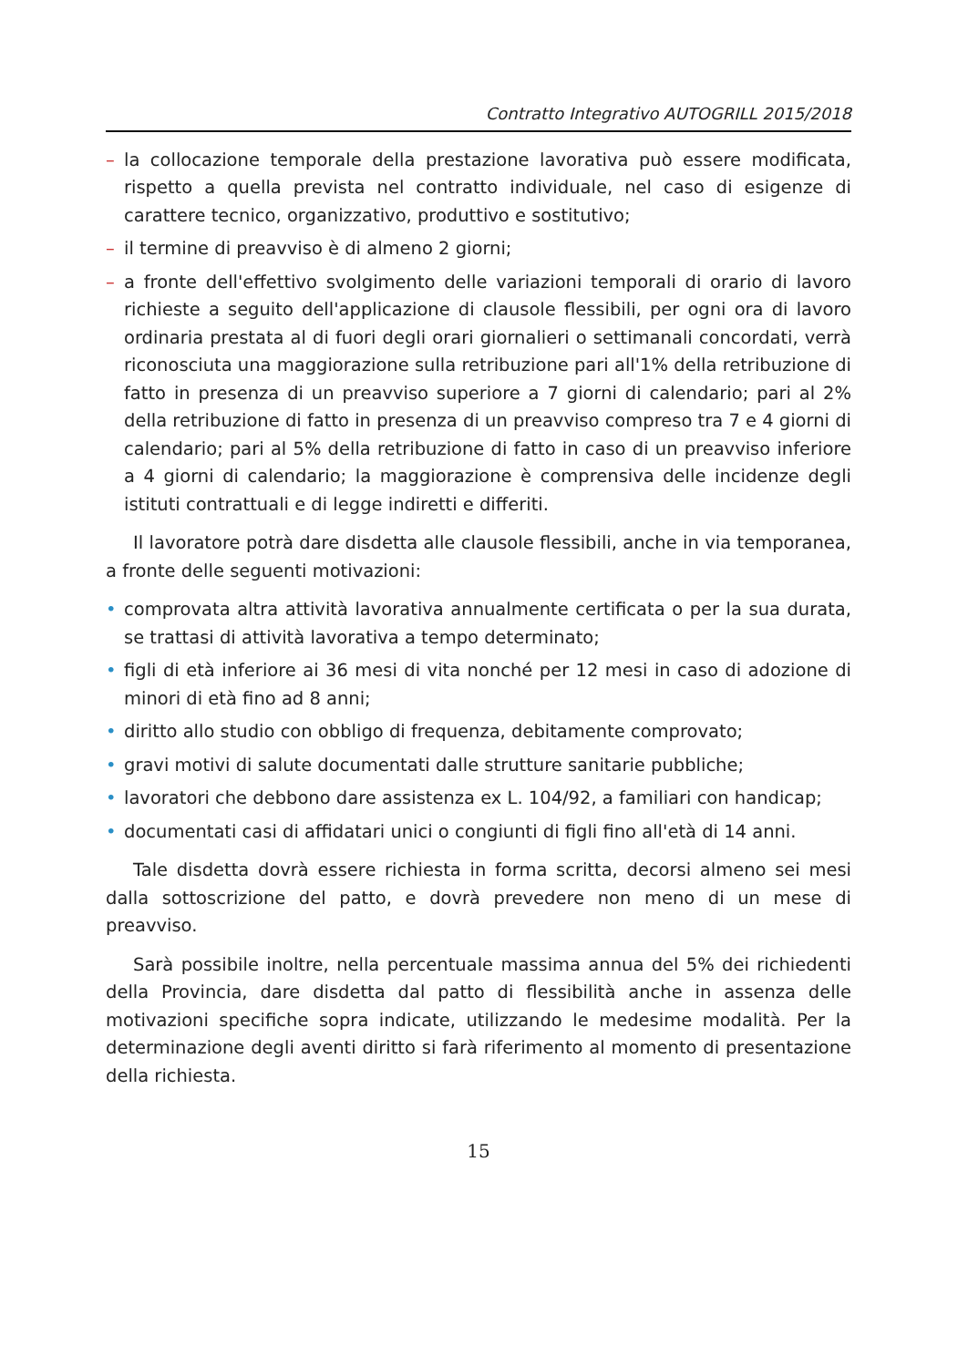Contratto Integrativo AUTOGRILL 2015/2018
– la collocazione temporale della prestazione lavorativa può essere modificata, rispetto a quella prevista nel contratto individuale, nel caso di esigenze di carattere tecnico, organizzativo, produttivo e sostitutivo;
– il termine di preavviso è di almeno 2 giorni;
– a fronte dell'effettivo svolgimento delle variazioni temporali di orario di lavoro richieste a seguito dell'applicazione di clausole flessibili, per ogni ora di lavoro ordinaria prestata al di fuori degli orari giornalieri o settimanali concordati, verrà riconosciuta una maggiorazione sulla retribuzione pari all'1% della retribuzione di fatto in presenza di un preavviso superiore a 7 giorni di calendario; pari al 2% della retribuzione di fatto in presenza di un preavviso compreso tra 7 e 4 giorni di calendario; pari al 5% della retribuzione di fatto in caso di un preavviso inferiore a 4 giorni di calendario; la maggiorazione è comprensiva delle incidenze degli istituti contrattuali e di legge indiretti e differiti.
Il lavoratore potrà dare disdetta alle clausole flessibili, anche in via temporanea, a fronte delle seguenti motivazioni:
• comprovata altra attività lavorativa annualmente certificata o per la sua durata, se trattasi di attività lavorativa a tempo determinato;
• figli di età inferiore ai 36 mesi di vita nonché per 12 mesi in caso di adozione di minori di età fino ad 8 anni;
• diritto allo studio con obbligo di frequenza, debitamente comprovato;
• gravi motivi di salute documentati dalle strutture sanitarie pubbliche;
• lavoratori che debbono dare assistenza ex L. 104/92, a familiari con handicap;
• documentati casi di affidatari unici o congiunti di figli fino all'età di 14 anni.
Tale disdetta dovrà essere richiesta in forma scritta, decorsi almeno sei mesi dalla sottoscrizione del patto, e dovrà prevedere non meno di un mese di preavviso.
Sarà possibile inoltre, nella percentuale massima annua del 5% dei richiedenti della Provincia, dare disdetta dal patto di flessibilità anche in assenza delle motivazioni specifiche sopra indicate, utilizzando le medesime modalità. Per la determinazione degli aventi diritto si farà riferimento al momento di presentazione della richiesta.
15